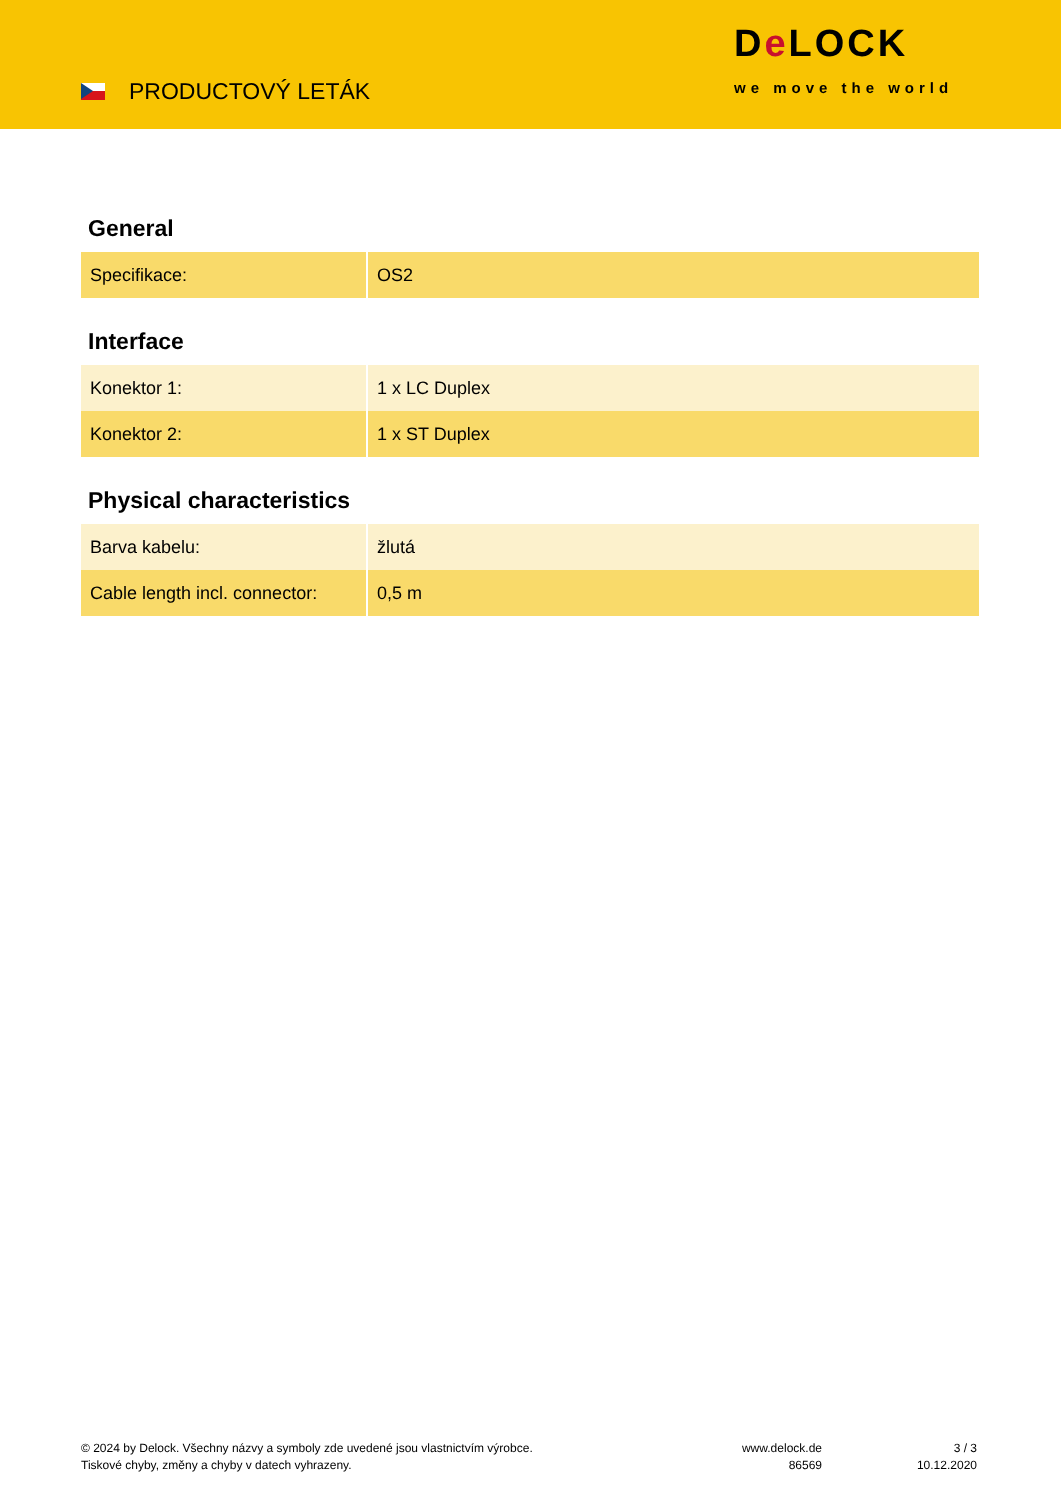PRODUCTOVÝ LETÁK
De LOCK
we move the world
General
| Specifikace: | OS2 |
Interface
| Konektor 1: | 1 x LC Duplex |
| Konektor 2: | 1 x ST Duplex |
Physical characteristics
| Barva kabelu: | žlutá |
| Cable length incl. connector: | 0,5 m |
© 2024 by Delock. Všechny názvy a symboly zde uvedené jsou vlastnictvím výrobce.
Tiskové chyby, změny a chyby v datech vyhrazeny.
www.delock.de
86569
3 / 3
10.12.2020